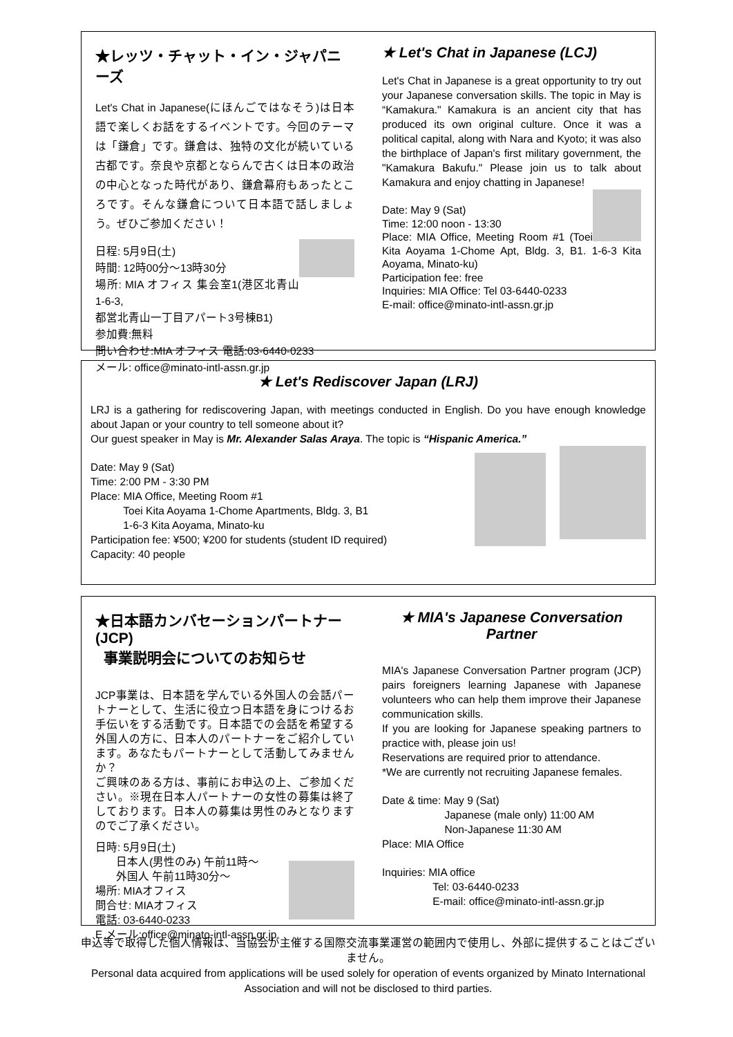★レッツ・チャット・イン・ジャパニーズ
Let's Chat in Japanese(にほんごではなそう)は日本語で楽しくお話をするイベントです。今回のテーマは「鎌倉」です。鎌倉は、独特の文化が続いている古都です。奈良や京都とならんで古くは日本の政治の中心となった時代があり、鎌倉幕府もあったところです。そんな鎌倉について日本語で話しましょう。ぜひご参加ください！
日程: 5月9日(土)
時間: 12時00分～13時30分
場所: MIA オフィス 集会室1(港区北青山1-6-3,
都営北青山一丁目アパート3号棟B1)
参加費:無料
問い合わせ:MIA オフィス 電話:03-6440-0233
メール: office@minato-intl-assn.gr.jp
★ Let's Chat in Japanese (LCJ)
Let's Chat in Japanese is a great opportunity to try out your Japanese conversation skills. The topic in May is “Kamakura." Kamakura is an ancient city that has produced its own original culture. Once it was a political capital, along with Nara and Kyoto; it was also the birthplace of Japan's first military government, the "Kamakura Bakufu." Please join us to talk about Kamakura and enjoy chatting in Japanese!
Date: May 9 (Sat)
Time: 12:00 noon - 13:30
Place: MIA Office, Meeting Room #1 (Toei Kita Aoyama 1-Chome Apt, Bldg. 3, B1. 1-6-3 Kita Aoyama, Minato-ku)
Participation fee: free
Inquiries: MIA Office: Tel 03-6440-0233
E-mail: office@minato-intl-assn.gr.jp
★ Let's Rediscover Japan (LRJ)
LRJ is a gathering for rediscovering Japan, with meetings conducted in English. Do you have enough knowledge about Japan or your country to tell someone about it?
Our guest speaker in May is Mr. Alexander Salas Araya. The topic is “Hispanic America.”
Date: May 9 (Sat)
Time: 2:00 PM - 3:30 PM
Place: MIA Office, Meeting Room #1
Toei Kita Aoyama 1-Chome Apartments, Bldg. 3, B1
1-6-3 Kita Aoyama, Minato-ku
Participation fee: ¥500; ¥200 for students (student ID required)
Capacity: 40 people
★日本語カンバセーションパートナー(JCP)
事業説明会についてのお知らせ
JCP事業は、日本語を学んでいる外国人の会話パートナーとして、生活に役立つ日本語を身につけるお手伝いをする活動です。日本語での会話を希望する外国人の方に、日本人のパートナーをご紹介しています。あなたもパートナーとして活動してみませんか？
ご興味のある方は、事前にお申込の上、ご参加ください。※現在日本人パートナーの女性の募集は終了しております。日本人の募集は男性のみとなりますのでご了承ください。
日時: 5月9日(土)
日本人(男性のみ) 午前11時～
外国人 午前11時30分～
場所: MIAオフィス
問合せ: MIAオフィス
電話: 03-6440-0233
E メール:office@minato-intl-assn.gr.jp
★ MIA's Japanese Conversation Partner
MIA's Japanese Conversation Partner program (JCP) pairs foreigners learning Japanese with Japanese volunteers who can help them improve their Japanese communication skills.
If you are looking for Japanese speaking partners to practice with, please join us!
Reservations are required prior to attendance.
*We are currently not recruiting Japanese females.
Date & time: May 9 (Sat)
Japanese (male only) 11:00 AM
Non-Japanese 11:30 AM
Place: MIA Office
Inquiries: MIA office
Tel: 03-6440-0233
E-mail: office@minato-intl-assn.gr.jp
申込等で取得した個人情報は、当協会が主催する国際交流事業運営の範囲内で使用し、外部に提供することはございません。
Personal data acquired from applications will be used solely for operation of events organized by Minato International Association and will not be disclosed to third parties.